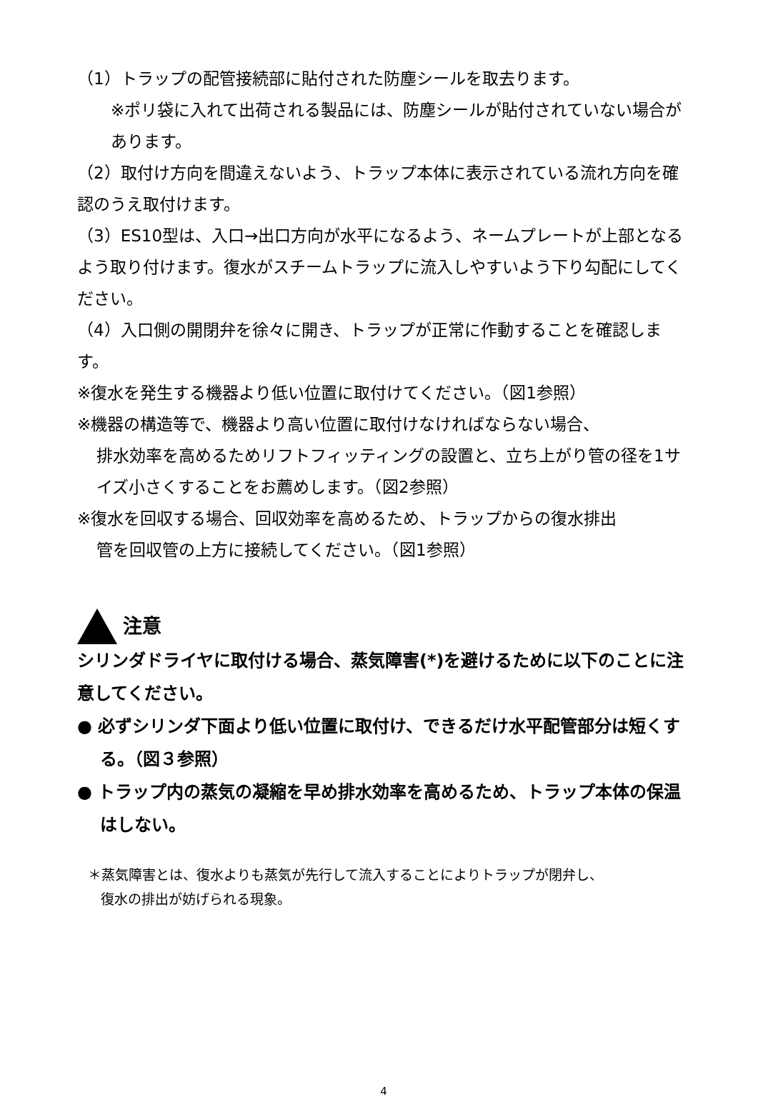（1）トラップの配管接続部に貼付された防塵シールを取去ります。
※ポリ袋に入れて出荷される製品には、防塵シールが貼付されていない場合があります。
（2）取付け方向を間違えないよう、トラップ本体に表示されている流れ方向を確認のうえ取付けます。
（3）ES10型は、入口→出口方向が水平になるよう、ネームプレートが上部となるよう取り付けます。復水がスチームトラップに流入しやすいよう下り勾配にしてください。
（4）入口側の開閉弁を徐々に開き、トラップが正常に作動することを確認します。
※復水を発生する機器より低い位置に取付けてください。（図1参照）
※機器の構造等で、機器より高い位置に取付けなければならない場合、
排水効率を高めるためリフトフィッティングの設置と、立ち上がり管の径を1サイズ小さくすることをお薦めします。（図2参照）
※復水を回収する場合、回収効率を高めるため、トラップからの復水排出
管を回収管の上方に接続してください。（図1参照）
注意
シリンダドライヤに取付ける場合、蒸気障害(*)を避けるために以下のことに注意してください。
● 必ずシリンダ下面より低い位置に取付け、できるだけ水平配管部分は短くする。（図３参照）
● トラップ内の蒸気の凝縮を早め排水効率を高めるため、トラップ本体の保温はしない。
＊蒸気障害とは、復水よりも蒸気が先行して流入することによりトラップが閉弁し、
復水の排出が妨げられる現象。
4